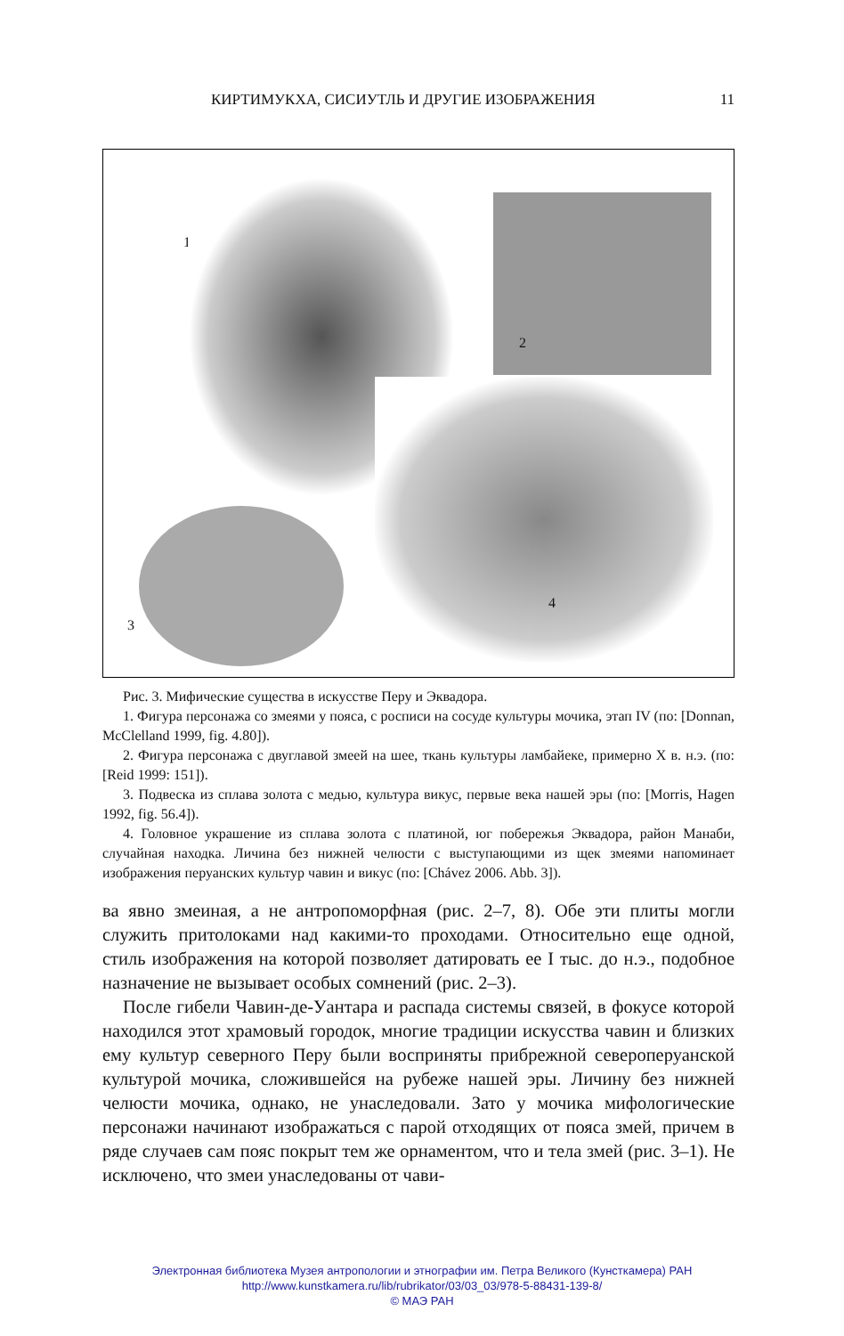КИРТИМУКХА, СИСИУТЛЬ И ДРУГИЕ ИЗОБРАЖЕНИЯ 11
1
2
4
3
Рис. 3. Мифические существа в искусстве Перу и Эквадора.
1. Фигура персонажа со змеями у пояса, с росписи на сосуде культуры мочика, этап IV (по: [Donnan, McClelland 1999, fig. 4.80]).
2. Фигура персонажа с двуглавой змеей на шее, ткань культуры ламбайеке, примерно X в. н.э. (по: [Reid 1999: 151]).
3. Подвеска из сплава золота с медью, культура викус, первые века нашей эры (по: [Morris, Hagen 1992, fig. 56.4]).
4. Головное украшение из сплава золота с платиной, юг побережья Эквадора, район Манаби, случайная находка. Личина без нижней челюсти с выступающими из щек змеями напоминает изображения перуанских культур чавин и викус (по: [Chávez 2006. Abb. 3]).
ва явно змеиная, а не антропоморфная (рис. 2–7, 8). Обе эти плиты могли служить притолоками над какими-то проходами. Относительно еще одной, стиль изображения на которой позволяет датировать ее I тыс. до н.э., подобное назначение не вызывает особых сомнений (рис. 2–3).
После гибели Чавин-де-Уантара и распада системы связей, в фокусе которой находился этот храмовый городок, многие традиции искусства чавин и близких ему культур северного Перу были восприняты прибрежной северoперуанской культурой мочика, сложившейся на рубеже нашей эры. Личину без нижней челюсти мочика, однако, не унаследовали. Зато у мочика мифологические персонажи начинают изображаться с парой отходящих от пояса змей, причем в ряде случаев сам пояс покрыт тем же орнаментом, что и тела змей (рис. 3–1). Не исключено, что змеи унаследованы от чави-
Электронная библиотека Музея антропологии и этнографии им. Петра Великого (Кунсткамера) РАН
http://www.kunstkamera.ru/lib/rubrikator/03/03_03/978-5-88431-139-8/
© МАЭ РАН